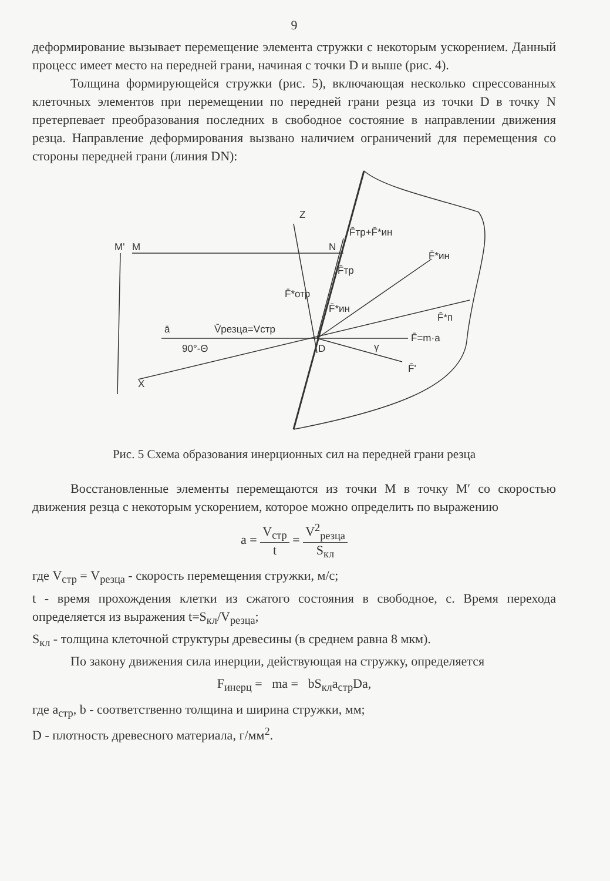9
деформирование вызывает перемещение элемента стружки с некоторым ускорением. Данный процесс имеет место на передней грани, начиная с точки D и выше (рис. 4).
Толщина формирующейся стружки (рис. 5), включающая несколько спрессованных клеточных элементов при перемещении по передней грани резца из точки D в точку N претерпевает преобразования последних в свободное состояние в направлении движения резца. Направление деформирования вызвано наличием ограничений для перемещения со стороны передней грани (линия DN):
Z
M'
M
N
F̄тр+F̄*ин
F̄*ин
F̄тр
F̄*отр
F̄*ин
F̄*п
ā
V̄резца=Vстр
90°-Θ
D
γ
F̄=m·a
F̄'
X
Рис. 5 Схема образования инерционных сил на передней грани резца
Восстановленные элементы перемещаются из точки M в точку M′ со скоростью движения резца с некоторым ускорением, которое можно определить по выражению
a = V<sub>стр</sub> t = V<sup>2</sup><sub>резца</sub> S<sub>кл</sub>
где V<sub>стр</sub> = V<sub>резца</sub> - скорость перемещения стружки, м/с;
t - время прохождения клетки из сжатого состояния в свободное, с. Время перехода определяется из выражения t=S<sub>кл</sub>/V<sub>резца</sub>;
S<sub>кл</sub> - толщина клеточной структуры древесины (в среднем равна 8 мкм).
По закону движения сила инерции, действующая на стружку, определяется
F<sub>инерц</sub> = ma = bS<sub>кл</sub>a<sub>стр</sub>Da,
где a<sub>стр</sub>, b - соответственно толщина и ширина стружки, мм;
D - плотность древесного материала, г/мм<sup>2</sup>.